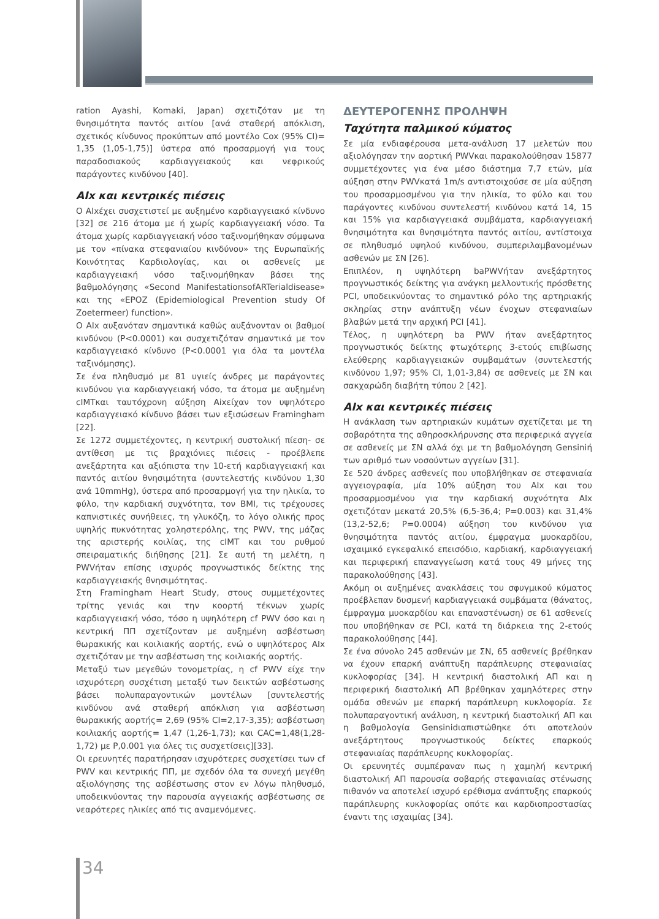ration Ayashi, Komaki, Japan) σχετιζόταν με τη θνησιμότητα παντός αιτίου [ανά σταθερή απόκλιση, σχετικός κίνδυνος προκύπτων από μοντέλο Cox (95% CI)= 1,35 (1,05-1,75)] ύστερα από προσαρμογή για τους παραδοσιακούς καρδιαγγειακούς και νεφρικούς παράγοντες κινδύνου [40].
AIx και κεντρικές πιέσεις
Ο AIxέχει συσχετιστεί με αυξημένο καρδιαγγειακό κίνδυνο [32] σε 216 άτομα με ή χωρίς καρδιαγγειακή νόσο. Τα άτομα χωρίς καρδιαγγειακή νόσο ταξινομήθηκαν σύμφωνα με τον «πίνακα στεφανιαίου κινδύνου» της Ευρωπαϊκής Κοινότητας Καρδιολογίας, και οι ασθενείς με καρδιαγγειακή νόσο ταξινομήθηκαν βάσει της βαθμολόγησης «Second ManifestationsofARTerialdisease» και της «EPOZ (Epidemiological Prevention study Of Zoetermeer) function».
Ο AIx αυξανόταν σημαντικά καθώς αυξάνονταν οι βαθμοί κινδύνου (P<0.0001) και συσχετιζόταν σημαντικά με τον καρδιαγγειακό κίνδυνο (P<0.0001 για όλα τα μοντέλα ταξινόμησης).
Σε ένα πληθυσμό με 81 υγιείς άνδρες με παράγοντες κινδύνου για καρδιαγγειακή νόσο, τα άτομα με αυξημένη cIMTκαι ταυτόχρονη αύξηση Aixείχαν τον υψηλότερο καρδιαγγειακό κίνδυνο βάσει των εξισώσεων Framingham [22].
Σε 1272 συμμετέχοντες, η κεντρική συστολική πίεση- σε αντίθεση με τις βραχιόνιες πιέσεις - προέβλεπε ανεξάρτητα και αξιόπιστα την 10-ετή καρδιαγγειακή και παντός αιτίου θνησιμότητα (συντελεστής κινδύνου 1,30 ανά 10mmHg), ύστερα από προσαρμογή για την ηλικία, το φύλο, την καρδιακή συχνότητα, τον BMI, τις τρέχουσες καπνιστικές συνήθειες, τη γλυκόζη, το λόγο ολικής προς υψηλής πυκνότητας χοληστερόλης, της PWV, της μάζας της αριστερής κοιλίας, της cIMT και του ρυθμού σπειραματικής διήθησης [21]. Σε αυτή τη μελέτη, η PWVήταν επίσης ισχυρός προγνωστικός δείκτης της καρδιαγγειακής θνησιμότητας.
Στη Framingham Heart Study, στους συμμετέχοντες τρίτης γενιάς και την κοορτή τέκνων χωρίς καρδιαγγειακή νόσο, τόσο η υψηλότερη cf PWV όσο και η κεντρική ΠΠ σχετίζονταν με αυξημένη ασβέστωση θωρακικής και κοιλιακής αορτής, ενώ ο υψηλότερος AIx σχετιζόταν με την ασβέστωση της κοιλιακής αορτής.
Μεταξύ των μεγεθών τονομετρίας, η cf PWV είχε την ισχυρότερη συσχέτιση μεταξύ των δεικτών ασβέστωσης βάσει πολυπαραγοντικών μοντέλων [συντελεστής κινδύνου ανά σταθερή απόκλιση για ασβέστωση θωρακικής αορτής= 2,69 (95% CI=2,17-3,35); ασβέστωση κοιλιακής αορτής= 1,47 (1,26-1,73); και CAC=1,48(1,28-1,72) με P,0.001 για όλες τις συσχετίσεις][33].
Οι ερευνητές παρατήρησαν ισχυρότερες συσχετίσει των cf PWV και κεντρικής ΠΠ, με σχεδόν όλα τα συνεχή μεγέθη αξιολόγησης της ασβέστωσης στον εν λόγω πληθυσμό, υποδεικνύοντας την παρουσία αγγειακής ασβέστωσης σε νεαρότερες ηλικίες από τις αναμενόμενες.
ΔΕΥΤΕΡΟΓΕΝΗΣ ΠΡΟΛΗΨΗ
Ταχύτητα παλμικού κύματος
Σε μία ενδιαφέρουσα μετα-ανάλυση 17 μελετών που αξιολόγησαν την αορτική PWVκαι παρακολούθησαν 15877 συμμετέχοντες για ένα μέσο διάστημα 7,7 ετών, μία αύξηση στην PWVκατά 1m/s αντιστοιχούσε σε μία αύξηση του προσαρμοσμένου για την ηλικία, το φύλο και του παράγοντες κινδύνου συντελεστή κινδύνου κατά 14, 15 και 15% για καρδιαγγειακά συμβάματα, καρδιαγγειακή θνησιμότητα και θνησιμότητα παντός αιτίου, αντίστοιχα σε πληθυσμό υψηλού κινδύνου, συμπεριλαμβανομένων ασθενών με ΣΝ [26].
Επιπλέον, η υψηλότερη baPWVήταν ανεξάρτητος προγνωστικός δείκτης για ανάγκη μελλοντικής πρόσθετης PCI, υποδεικνύοντας το σημαντικό ρόλο της αρτηριακής σκληρίας στην ανάπτυξη νέων ένοχων στεφανιαίων βλαβών μετά την αρχική PCI [41].
Τέλος, η υψηλότερη ba PWV ήταν ανεξάρτητος προγνωστικός δείκτης φτωχότερης 3-ετούς επιβίωσης ελεύθερης καρδιαγγειακών συμβαμάτων (συντελεστής κινδύνου 1,97; 95% CI, 1,01-3,84) σε ασθενείς με ΣΝ και σακχαρώδη διαβήτη τύπου 2 [42].
AIx και κεντρικές πιέσεις
Η ανάκλαση των αρτηριακών κυμάτων σχετίζεται με τη σοβαρότητα της αθηροσκλήρυνσης στα περιφερικά αγγεία σε ασθενείς με ΣΝ αλλά όχι με τη βαθμολόγηση Gensiniή των αριθμό των νοσούντων αγγείων [31].
Σε 520 άνδρες ασθενείς που υποβλήθηκαν σε στεφανιαία αγγειογραφία, μία 10% αύξηση του AIx και του προσαρμοσμένου για την καρδιακή συχνότητα AIx σχετιζόταν μεκατά 20,5% (6,5-36,4; P=0.003) και 31,4% (13,2-52,6; P=0.0004) αύξηση του κινδύνου για θνησιμότητα παντός αιτίου, έμφραγμα μυοκαρδίου, ισχαιμικό εγκεφαλικό επεισόδιο, καρδιακή, καρδιαγγειακή και περιφερική επαναγγείωση κατά τους 49 μήνες της παρακολούθησης [43].
Ακόμη οι αυξημένες ανακλάσεις του σφυγμικού κύματος προέβλεπαν δυσμενή καρδιαγγειακά συμβάματα (θάνατος, έμφραγμα μυοκαρδίου και επαναστένωση) σε 61 ασθενείς που υποβήθηκαν σε PCI, κατά τη διάρκεια της 2-ετούς παρακολούθησης [44].
Σε ένα σύνολο 245 ασθενών με ΣΝ, 65 ασθενείς βρέθηκαν να έχουν επαρκή ανάπτυξη παράπλευρης στεφανιαίας κυκλοφορίας [34]. Η κεντρική διαστολική ΑΠ και η περιφερική διαστολική ΑΠ βρέθηκαν χαμηλότερες στην ομάδα σθενών με επαρκή παράπλευρη κυκλοφορία. Σε πολυπαραγοντική ανάλυση, η κεντρική διαστολική ΑΠ και η βαθμολογία Gensinidιαπιστώθηκε ότι αποτελούν ανεξάρτητους προγνωστικούς δείκτες επαρκούς στεφανιαίας παράπλευρης κυκλοφορίας.
Οι ερευνητές συμπέραναν πως η χαμηλή κεντρική διαστολική ΑΠ παρουσία σοβαρής στεφανιαίας στένωσης πιθανόν να αποτελεί ισχυρό ερέθισμα ανάπτυξης επαρκούς παράπλευρης κυκλοφορίας οπότε και καρδιοπροστασίας έναντι της ισχαιμίας [34].
34